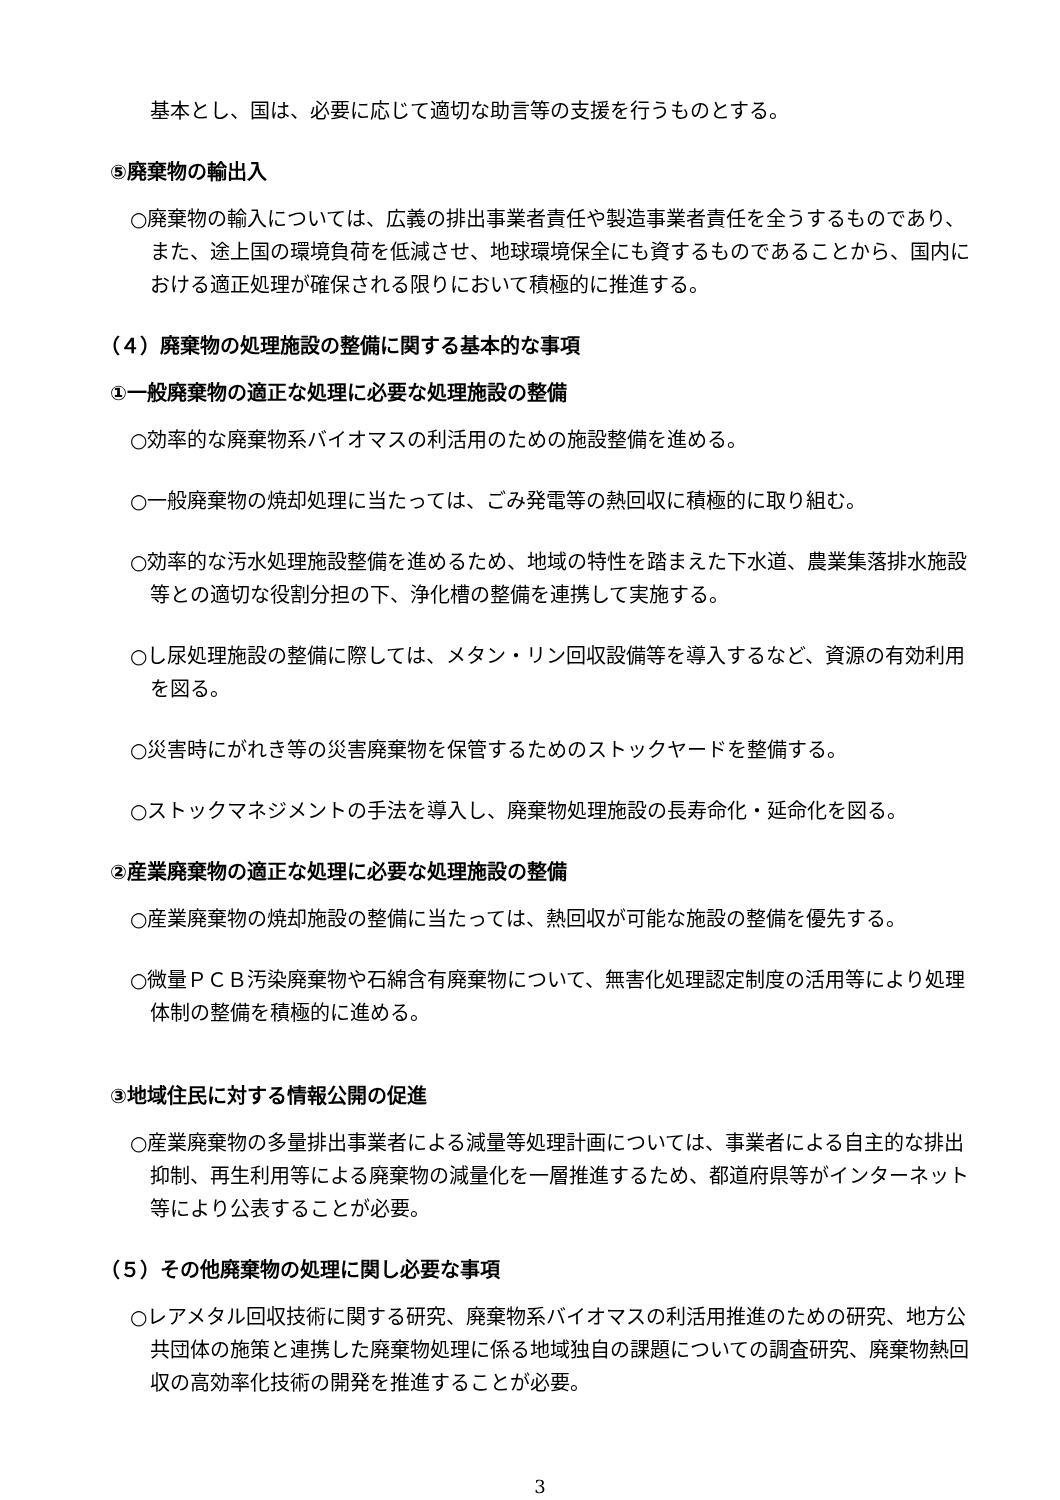基本とし、国は、必要に応じて適切な助言等の支援を行うものとする。
⑤廃棄物の輸出入
○廃棄物の輸入については、広義の排出事業者責任や製造事業者責任を全うするものであり、また、途上国の環境負荷を低減させ、地球環境保全にも資するものであることから、国内における適正処理が確保される限りにおいて積極的に推進する。
（４）廃棄物の処理施設の整備に関する基本的な事項
①一般廃棄物の適正な処理に必要な処理施設の整備
○効率的な廃棄物系バイオマスの利活用のための施設整備を進める。
○一般廃棄物の焼却処理に当たっては、ごみ発電等の熱回収に積極的に取り組む。
○効率的な汚水処理施設整備を進めるため、地域の特性を踏まえた下水道、農業集落排水施設等との適切な役割分担の下、浄化槽の整備を連携して実施する。
○し尿処理施設の整備に際しては、メタン・リン回収設備等を導入するなど、資源の有効利用を図る。
○災害時にがれき等の災害廃棄物を保管するためのストックヤードを整備する。
○ストックマネジメントの手法を導入し、廃棄物処理施設の長寿命化・延命化を図る。
②産業廃棄物の適正な処理に必要な処理施設の整備
○産業廃棄物の焼却施設の整備に当たっては、熱回収が可能な施設の整備を優先する。
○微量ＰＣＢ汚染廃棄物や石綿含有廃棄物について、無害化処理認定制度の活用等により処理体制の整備を積極的に進める。
③地域住民に対する情報公開の促進
○産業廃棄物の多量排出事業者による減量等処理計画については、事業者による自主的な排出抑制、再生利用等による廃棄物の減量化を一層推進するため、都道府県等がインターネット等により公表することが必要。
（５）その他廃棄物の処理に関し必要な事項
○レアメタル回収技術に関する研究、廃棄物系バイオマスの利活用推進のための研究、地方公共団体の施策と連携した廃棄物処理に係る地域独自の課題についての調査研究、廃棄物熱回収の高効率化技術の開発を推進することが必要。
3